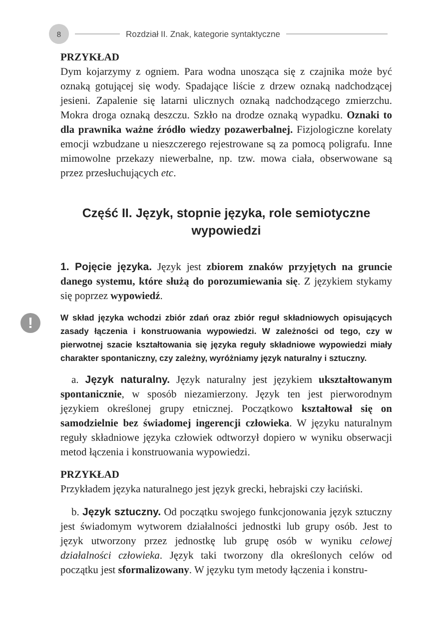8
Rozdział II. Znak, kategorie syntaktyczne
PRZYKŁAD
Dym kojarzymy z ogniem. Para wodna unosząca się z czajnika może być oznaką gotującej się wody. Spadające liście z drzew oznaką nadchodzącej jesieni. Zapalenie się latarni ulicznych oznaką nadchodzącego zmierzchu. Mokra droga oznaką deszczu. Szkło na drodze oznaką wypadku. Oznaki to dla prawnika ważne źródło wiedzy pozawerbalnej. Fizjologiczne korelaty emocji wzbudzane u nieszczerego rejestrowane są za pomocą poligrafu. Inne mimowolne przekazy niewerbalne, np. tzw. mowa ciała, obserwowane są przez przesłuchujących etc.
Część II. Język, stopnie języka, role semiotyczne
wypowiedzi
1. Pojęcie języka. Język jest zbiorem znaków przyjętych na gruncie danego systemu, które służą do porozumiewania się. Z językiem stykamy się poprzez wypowiedź.
!
W skład języka wchodzi zbiór zdań oraz zbiór reguł składniowych opisujących zasady łączenia i konstruowania wypowiedzi. W zależności od tego, czy w pierwotnej szacie kształtowania się języka reguły składniowe wypowiedzi miały charakter spontaniczny, czy zależny, wyróżniamy język naturalny i sztuczny.
a. Język naturalny. Język naturalny jest językiem ukształtowanym spontanicznie, w sposób niezamierzony. Język ten jest pierworodnym językiem określonej grupy etnicznej. Początkowo kształtował się on samodzielnie bez świadomej ingerencji człowieka. W języku naturalnym reguły składniowe języka człowiek odtworzył dopiero w wyniku obserwacji metod łączenia i konstruowania wypowiedzi.
PRZYKŁAD
Przykładem języka naturalnego jest język grecki, hebrajski czy łaciński.
b. Język sztuczny. Od początku swojego funkcjonowania język sztuczny jest świadomym wytworem działalności jednostki lub grupy osób. Jest to język utworzony przez jednostkę lub grupę osób w wyniku celowej działalności człowieka. Język taki tworzony dla określonych celów od początku jest sformalizowany. W języku tym metody łączenia i konstru-